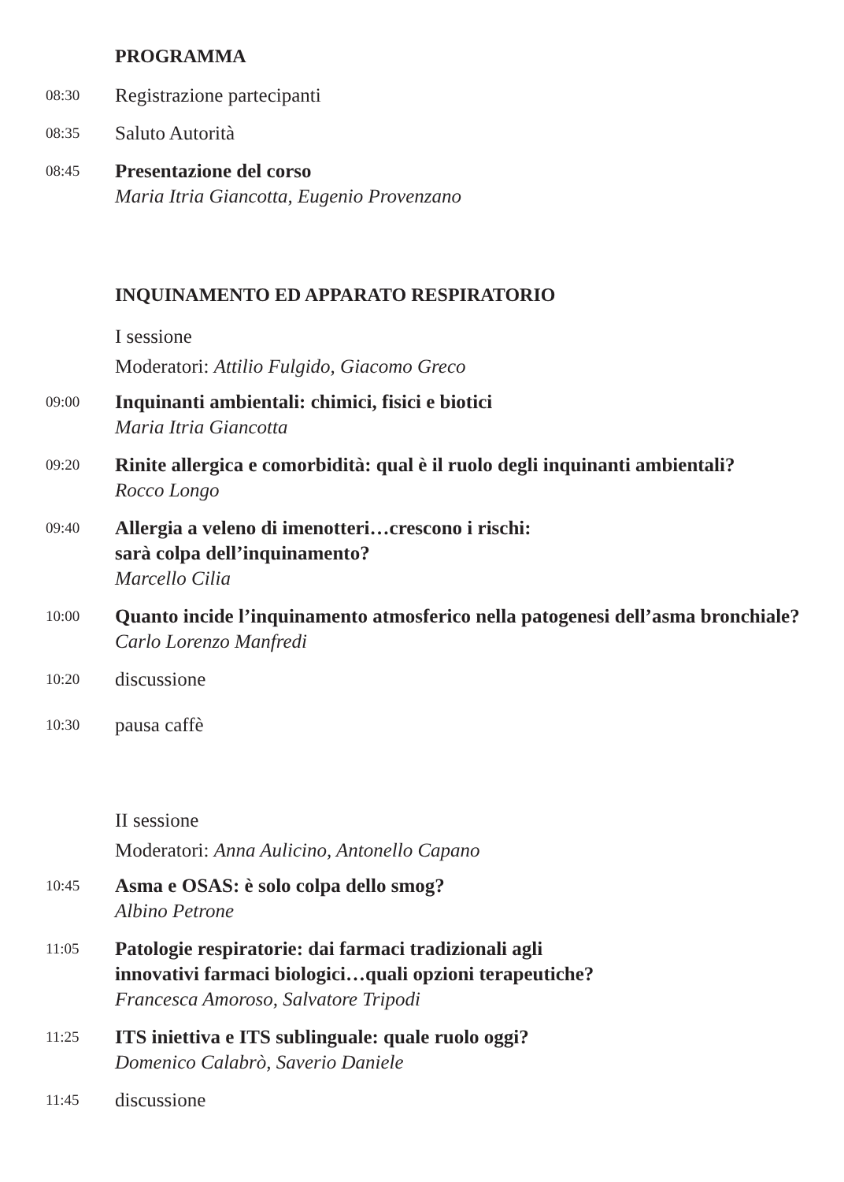PROGRAMMA
08:30
Registrazione partecipanti
08:35
Saluto Autorità
08:45
Presentazione del corso
Maria Itria Giancotta, Eugenio Provenzano
INQUINAMENTO ED APPARATO RESPIRATORIO
I sessione
Moderatori: Attilio Fulgido, Giacomo Greco
09:00
Inquinanti ambientali: chimici, fisici e biotici
Maria Itria Giancotta
09:20
Rinite allergica e comorbidità: qual è il ruolo degli inquinanti ambientali?
Rocco Longo
09:40
Allergia a veleno di imenotteri…crescono i rischi:
sarà colpa dell’inquinamento?
Marcello Cilia
10:00
Quanto incide l’inquinamento atmosferico nella patogenesi dell’asma bronchiale?
Carlo Lorenzo Manfredi
10:20
discussione
10:30
pausa caffè
II sessione
Moderatori: Anna Aulicino, Antonello Capano
10:45
Asma e OSAS: è solo colpa dello smog?
Albino Petrone
11:05
Patologie respiratorie: dai farmaci tradizionali agli
innovativi farmaci biologici…quali opzioni terapeutiche?
Francesca Amoroso, Salvatore Tripodi
11:25
ITS iniettiva e ITS sublinguale: quale ruolo oggi?
Domenico Calabrò, Saverio Daniele
11:45
discussione